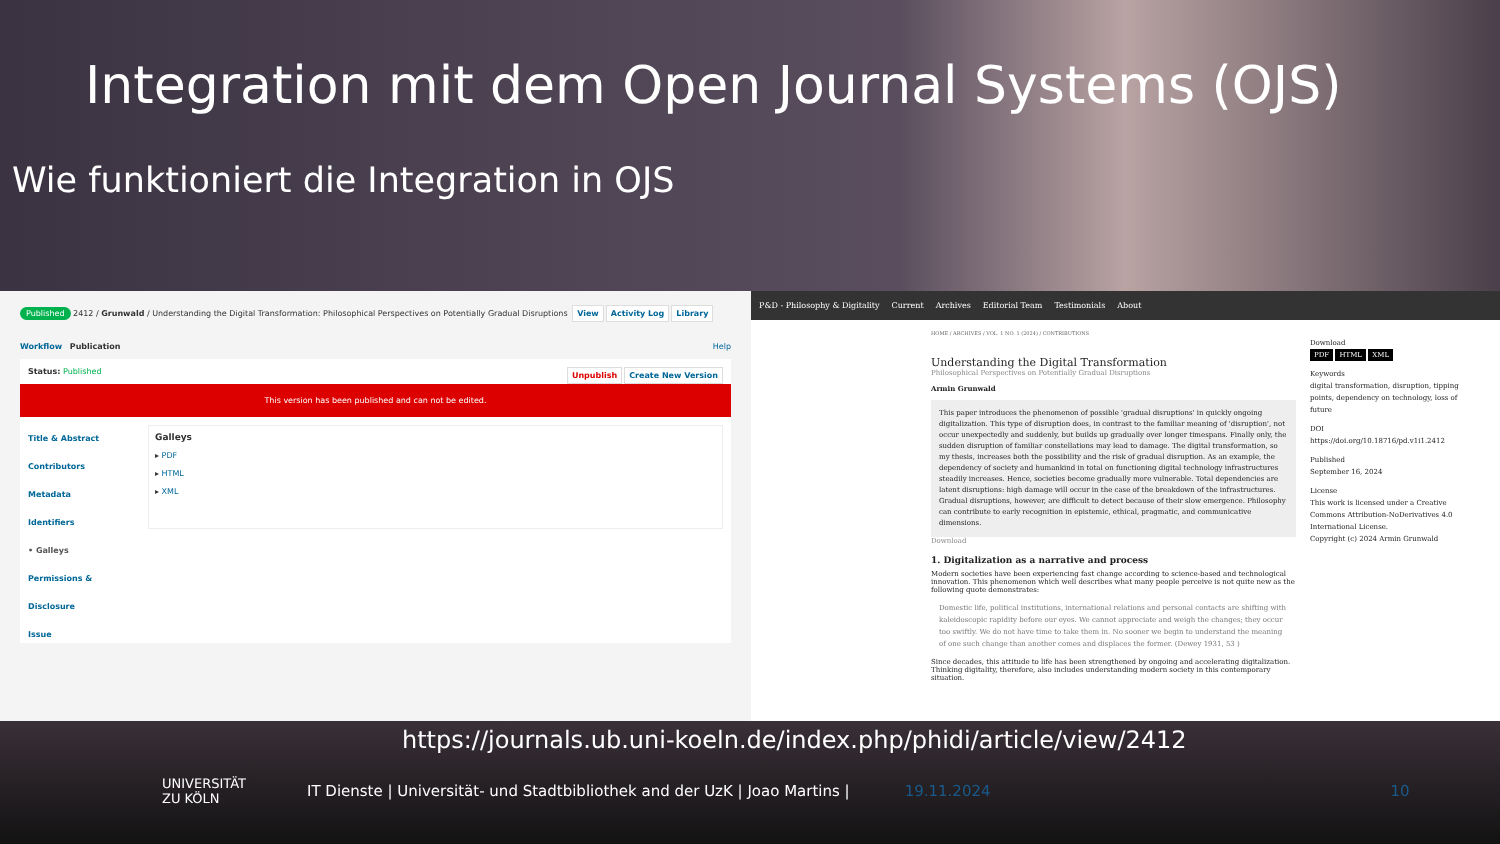Integration mit dem Open Journal Systems (OJS)
Wie funktioniert die Integration in OJS
Published 2412 / Grunwald / Understanding the Digital Transformation: Philosophical Perspectives on Potentially Gradual Disruptions View Activity Log Library
Workflow Publication Help
Status: Published Unpublish Create New Version
This version has been published and can not be edited.
Title & Abstract
Contributors
Metadata
Identifiers
• Galleys
Permissions & Disclosure
Issue
Galleys
▸ PDF
▸ HTML
▸ XML
P&D - Philosophy & Digitality Current Archives Editorial Team Testimonials About
HOME / ARCHIVES / VOL. 1 NO. 1 (2024) / CONTRIBUTIONS
Understanding the Digital Transformation
Philosophical Perspectives on Potentially Gradual Disruptions
Armin Grunwald
This paper introduces the phenomenon of possible 'gradual disruptions' in quickly ongoing digitalization. This type of disruption does, in contrast to the familiar meaning of 'disruption', not occur unexpectedly and suddenly, but builds up gradually over longer timespans. Finally only, the sudden disruption of familiar constellations may lead to damage. The digital transformation, so my thesis, increases both the possibility and the risk of gradual disruption. As an example, the dependency of society and humankind in total on functioning digital technology infrastructures steadily increases. Hence, societies become gradually more vulnerable. Total dependencies are latent disruptions: high damage will occur in the case of the breakdown of the infrastructures. Gradual disruptions, however, are difficult to detect because of their slow emergence. Philosophy can contribute to early recognition in epistemic, ethical, pragmatic, and communicative dimensions.
Download
1. Digitalization as a narrative and process
Modern societies have been experiencing fast change according to science-based and technological innovation. This phenomenon which well describes what many people perceive is not quite new as the following quote demonstrates:
Domestic life, political institutions, international relations and personal contacts are shifting with kaleidoscopic rapidity before our eyes. We cannot appreciate and weigh the changes; they occur too swiftly. We do not have time to take them in. No sooner we begin to understand the meaning of one such change than another comes and displaces the former. (Dewey 1931, 53 )
Since decades, this attitude to life has been strengthened by ongoing and accelerating digitalization. Thinking digitality, therefore, also includes understanding modern society in this contemporary situation.
Download
PDF HTML XML
Keywords
digital transformation, disruption, tipping points, dependency on technology, loss of future
DOI
https://doi.org/10.18716/pd.v1i1.2412
Published
September 16, 2024
License
This work is licensed under a Creative Commons Attribution-NoDerivatives 4.0 International License.
Copyright (c) 2024 Armin Grunwald
https://journals.ub.uni-koeln.de/index.php/phidi/article/view/2412
UNIVERSITÄT
ZU KÖLN
IT Dienste | Universität- und Stadtbibliothek and der UzK | Joao Martins |
19.11.2024 10